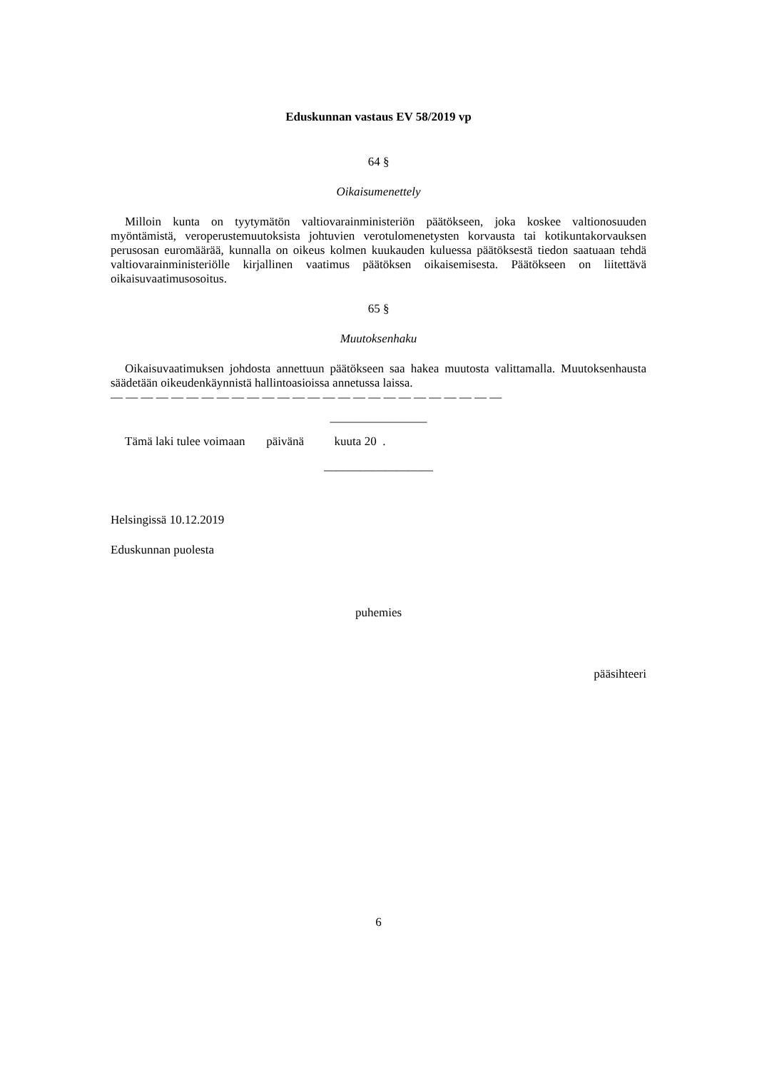Eduskunnan vastaus EV 58/2019 vp
64 §
Oikaisumenettely
Milloin kunta on tyytymätön valtiovarainministeriön päätökseen, joka koskee valtionosuuden myöntämistä, veroperustemuutoksista johtuvien verotulomenetysten korvausta tai kotikuntakorvauksen perusosan euromäärää, kunnalla on oikeus kolmen kuukauden kuluessa päätöksestä tiedon saatuaan tehdä valtiovarainministeriölle kirjallinen vaatimus päätöksen oikaisemisesta. Päätökseen on liitettävä oikaisuvaatimusosoitus.
65 §
Muutoksenhaku
Oikaisuvaatimuksen johdosta annettuun päätökseen saa hakea muutosta valittamalla. Muutoksenhausta säädetään oikeudenkäynnistä hallintoasioissa annetussa laissa.
— — — — — — — — — — — — — — — — — — — — — — — — — —
————————
Tämä laki tulee voimaan päivänä kuuta 20 .
—————————
Helsingissä 10.12.2019
Eduskunnan puolesta
puhemies
pääsihteeri
6